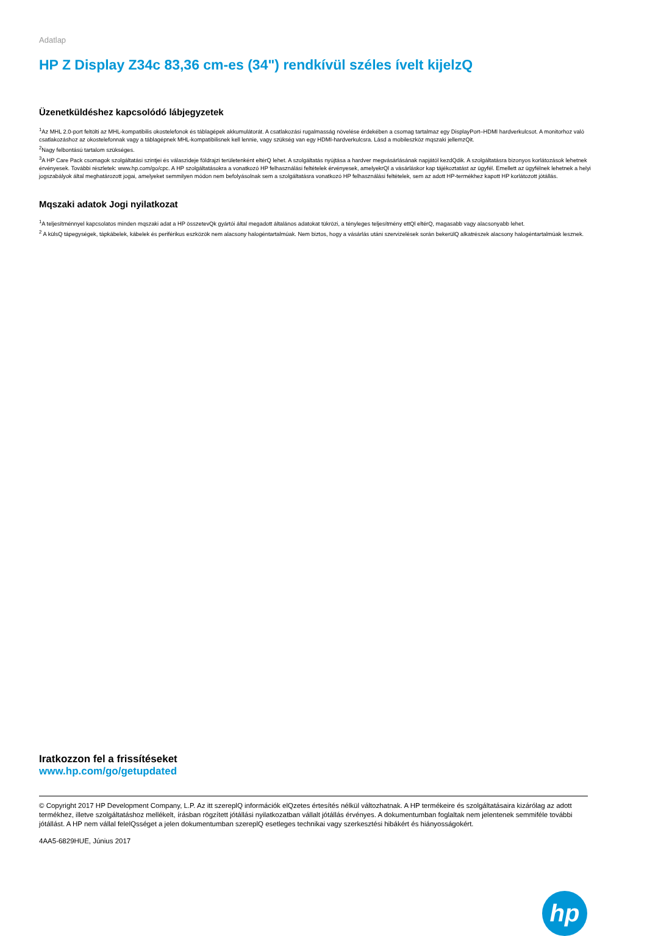Adatlap
HP Z Display Z34c 83,36 cm-es (34") rendkívül széles ívelt kijelzQ
Üzenetküldéshez kapcsolódó lábjegyzetek
<sup>1</sup> Az MHL 2.0-port feltölti az MHL-kompatibilis okostelefonok és táblagépek akkumulátorát. A csatlakozási rugalmasság növelése érdekében a csomag tartalmaz egy DisplayPort–HDMI hardverkulcsot. A monitorhoz való csatlakozáshoz az okostelefonnak vagy a táblagépnek MHL-kompatibilisnek kell lennie, vagy szükség van egy HDMI-hardverkulcsra. Lásd a mobileszköz mqszaki jellemzQit.
<sup>2</sup> Nagy felbontású tartalom szükséges.
<sup>3</sup> A HP Care Pack csomagok szolgáltatási szintjei és válaszideje földrajzi területenként eltérQ lehet. A szolgáltatás nyújtása a hardver megvásárlásának napjától kezdQdik. A szolgáltatásra bizonyos korlátozások lehetnek érvényesek. További részletek: www.hp.com/go/cpc. A HP szolgáltatásokra a vonatkozó HP felhasználási feltételek érvényesek, amelyekrQl a vásárláskor kap tájékoztatást az ügyfél. Emellett az ügyfélnek lehetnek a helyi jogszabályok által meghatározott jogai, amelyeket semmilyen módon nem befolyásolnak sem a szolgáltatásra vonatkozó HP felhasználási feltételek, sem az adott HP-termékhez kapott HP korlátozott jótállás.
Mqszaki adatok Jogi nyilatkozat
<sup>1</sup> A teljesítménnyel kapcsolatos minden mqszaki adat a HP összetevQk gyártói által megadott általános adatokat tükrözi, a tényleges teljesítmény ettQl eltérQ, magasabb vagy alacsonyabb lehet.
<sup>2</sup> A külsQ tápegységek, tápkábelek, kábelek és periférikus eszközök nem alacsony halogéntartalmúak. Nem biztos, hogy a vásárlás utáni szervizelések során bekerülQ alkatrészek alacsony halogéntartalmúak lesznek.
Iratkozzon fel a frissítéseket
www.hp.com/go/getupdated
© Copyright 2017 HP Development Company, L.P. Az itt szereplQ információk elQzetes értesítés nélkül változhatnak. A HP termékeire és szolgáltatásaira kizárólag az adott termékhez, illetve szolgáltatáshoz mellékelt, írásban rögzített jótállási nyilatkozatban vállalt jótállás érvényes. A dokumentumban foglaltak nem jelentenek semmiféle további jótállást. A HP nem vállal felelQsséget a jelen dokumentumban szereplQ esetleges technikai vagy szerkesztési hibákért és hiányosságokért.
4AA5-6829HUE, Június 2017
hp